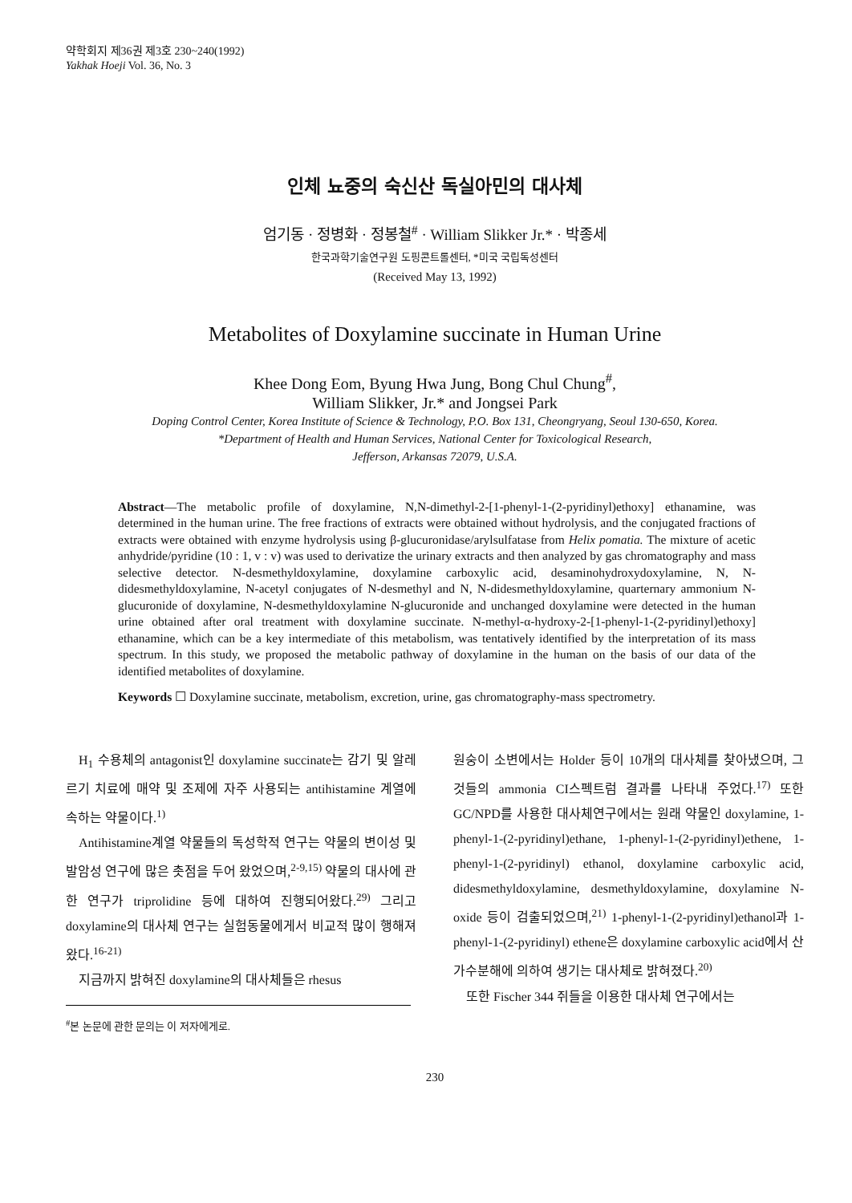약학회지 제36권 제3호 230~240(1992)
Yakhak Hoeji Vol. 36, No. 3
인체 뇨중의 숙신산 독실아민의 대사체
엄기동 · 정병화 · 정봉철<sup>#</sup> · William Slikker Jr.* · 박종세
한국과학기술연구원 도핑콘트롤센터, *미국 국립독성센터
(Received May 13, 1992)
Metabolites of Doxylamine succinate in Human Urine
Khee Dong Eom, Byung Hwa Jung, Bong Chul Chung<sup>#</sup>,
William Slikker, Jr.* and Jongsei Park
Doping Control Center, Korea Institute of Science & Technology, P.O. Box 131, Cheongryang, Seoul 130-650, Korea.
*Department of Health and Human Services, National Center for Toxicological Research,
Jefferson, Arkansas 72079, U.S.A.
Abstract—The metabolic profile of doxylamine, N,N-dimethyl-2-[1-phenyl-1-(2-pyridinyl)ethoxy] ethanamine, was determined in the human urine. The free fractions of extracts were obtained without hydrolysis, and the conjugated fractions of extracts were obtained with enzyme hydrolysis using β-glucuronidase/arylsulfatase from Helix pomatia. The mixture of acetic anhydride/pyridine (10 : 1, v : v) was used to derivatize the urinary extracts and then analyzed by gas chromatography and mass selective detector. N-desmethyldoxylamine, doxylamine carboxylic acid, desaminohydroxydoxylamine, N, N-didesmethyldoxylamine, N-acetyl conjugates of N-desmethyl and N, N-didesmethyldoxylamine, quarternary ammonium N-glucuronide of doxylamine, N-desmethyldoxylamine N-glucuronide and unchanged doxylamine were detected in the human urine obtained after oral treatment with doxylamine succinate. N-methyl-α-hydroxy-2-[1-phenyl-1-(2-pyridinyl)ethoxy] ethanamine, which can be a key intermediate of this metabolism, was tentatively identified by the interpretation of its mass spectrum. In this study, we proposed the metabolic pathway of doxylamine in the human on the basis of our data of the identified metabolites of doxylamine.
Keywords ☐ Doxylamine succinate, metabolism, excretion, urine, gas chromatography-mass spectrometry.
H<sub>1</sub> 수용체의 antagonist인 doxylamine succinate는 감기 및 알레르기 치료에 매약 및 조제에 자주 사용되는 antihistamine 계열에 속하는 약물이다.<sup>1)</sup>
Antihistamine계열 약물들의 독성학적 연구는 약물의 변이성 및 발암성 연구에 많은 촛점을 두어 왔었으며,<sup>2-9,15)</sup> 약물의 대사에 관한 연구가 triprolidine 등에 대하여 진행되어왔다.<sup>29)</sup> 그리고 doxylamine의 대사체 연구는 실험동물에게서 비교적 많이 행해져왔다.<sup>16-21)</sup>
지금까지 밝혀진 doxylamine의 대사체들은 rhesus
<sup>#</sup> 본 논문에 관한 문의는 이 저자에게로.
원숭이 소변에서는 Holder 등이 10개의 대사체를 찾아냈으며, 그것들의 ammonia CI스펙트럼 결과를 나타내 주었다.<sup>17)</sup> 또한 GC/NPD를 사용한 대사체연구에서는 원래 약물인 doxylamine, 1-phenyl-1-(2-pyridinyl)ethane, 1-phenyl-1-(2-pyridinyl)ethene, 1-phenyl-1-(2-pyridinyl) ethanol, doxylamine carboxylic acid, didesmethyldoxylamine, desmethyldoxylamine, doxylamine N-oxide 등이 검출되었으며,<sup>21)</sup> 1-phenyl-1-(2-pyridinyl)ethanol과 1-phenyl-1-(2-pyridinyl) ethene은 doxylamine carboxylic acid에서 산가수분해에 의하여 생기는 대사체로 밝혀졌다.<sup>20)</sup>
또한 Fischer 344 쥐들을 이용한 대사체 연구에서는
230